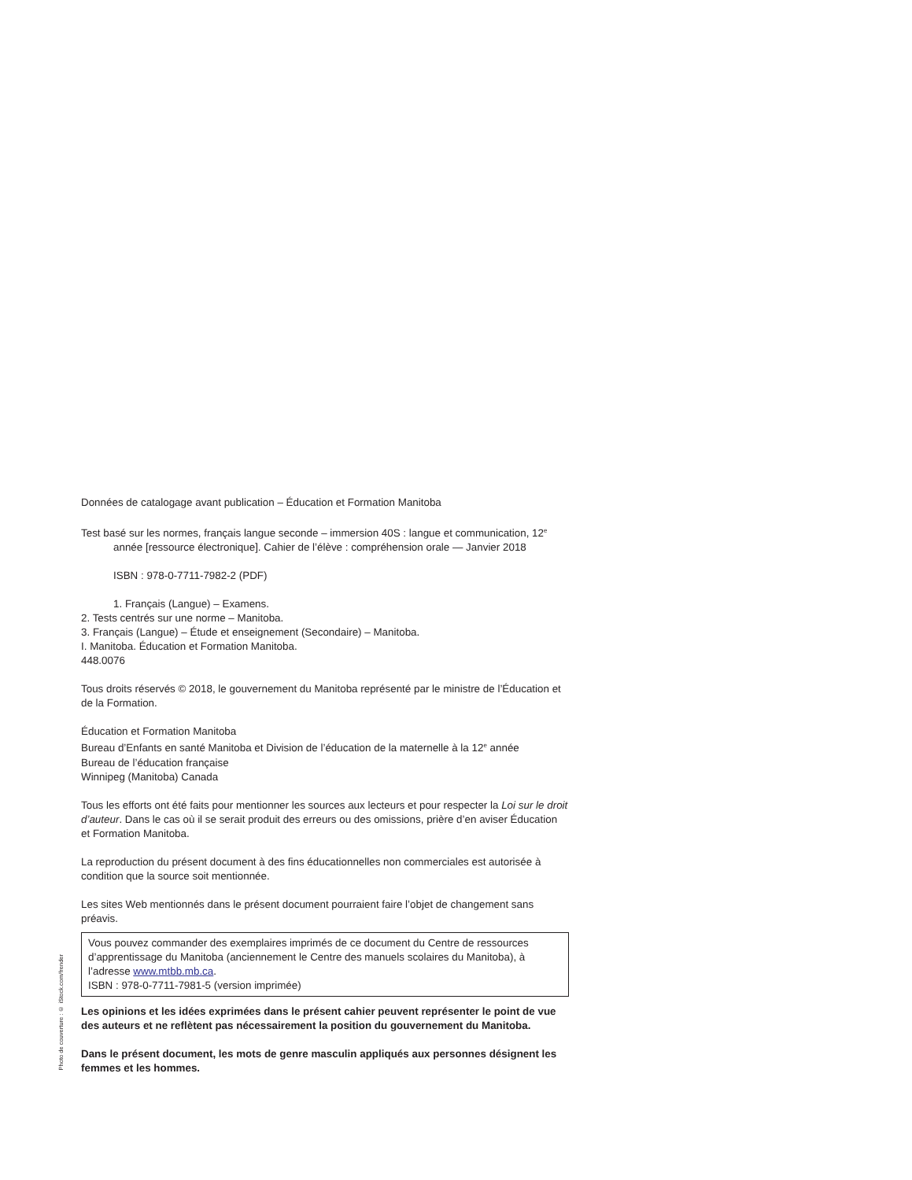Données de catalogage avant publication – Éducation et Formation Manitoba
Test basé sur les normes, français langue seconde – immersion 40S : langue et communication, 12<sup>e</sup> année [ressource électronique]. Cahier de l’élève : compréhension orale — Janvier 2018
ISBN : 978-0-7711-7982-2 (PDF)
1. Français (Langue) – Examens.
2. Tests centrés sur une norme – Manitoba.
3. Français (Langue) – Étude et enseignement (Secondaire) – Manitoba.
I. Manitoba. Éducation et Formation Manitoba.
448.0076
Tous droits réservés © 2018, le gouvernement du Manitoba représenté par le ministre de l’Éducation et de la Formation.
Éducation et Formation Manitoba
Bureau d’Enfants en santé Manitoba et Division de l’éducation de la maternelle à la 12<sup>e</sup> année
Bureau de l’éducation française
Winnipeg (Manitoba) Canada
Tous les efforts ont été faits pour mentionner les sources aux lecteurs et pour respecter la Loi sur le droit d’auteur. Dans le cas où il se serait produit des erreurs ou des omissions, prière d’en aviser Éducation et Formation Manitoba.
La reproduction du présent document à des fins éducationnelles non commerciales est autorisée à condition que la source soit mentionnée.
Les sites Web mentionnés dans le présent document pourraient faire l’objet de changement sans préavis.
Vous pouvez commander des exemplaires imprimés de ce document du Centre de ressources d’apprentissage du Manitoba (anciennement le Centre des manuels scolaires du Manitoba), à l’adresse www.mtbb.mb.ca.
ISBN : 978-0-7711-7981-5 (version imprimée)
Les opinions et les idées exprimées dans le présent cahier peuvent représenter le point de vue des auteurs et ne reflètent pas nécessairement la position du gouvernement du Manitoba.
Dans le présent document, les mots de genre masculin appliqués aux personnes désignent les femmes et les hommes.
Photo de couverture : © iStock.com/frender